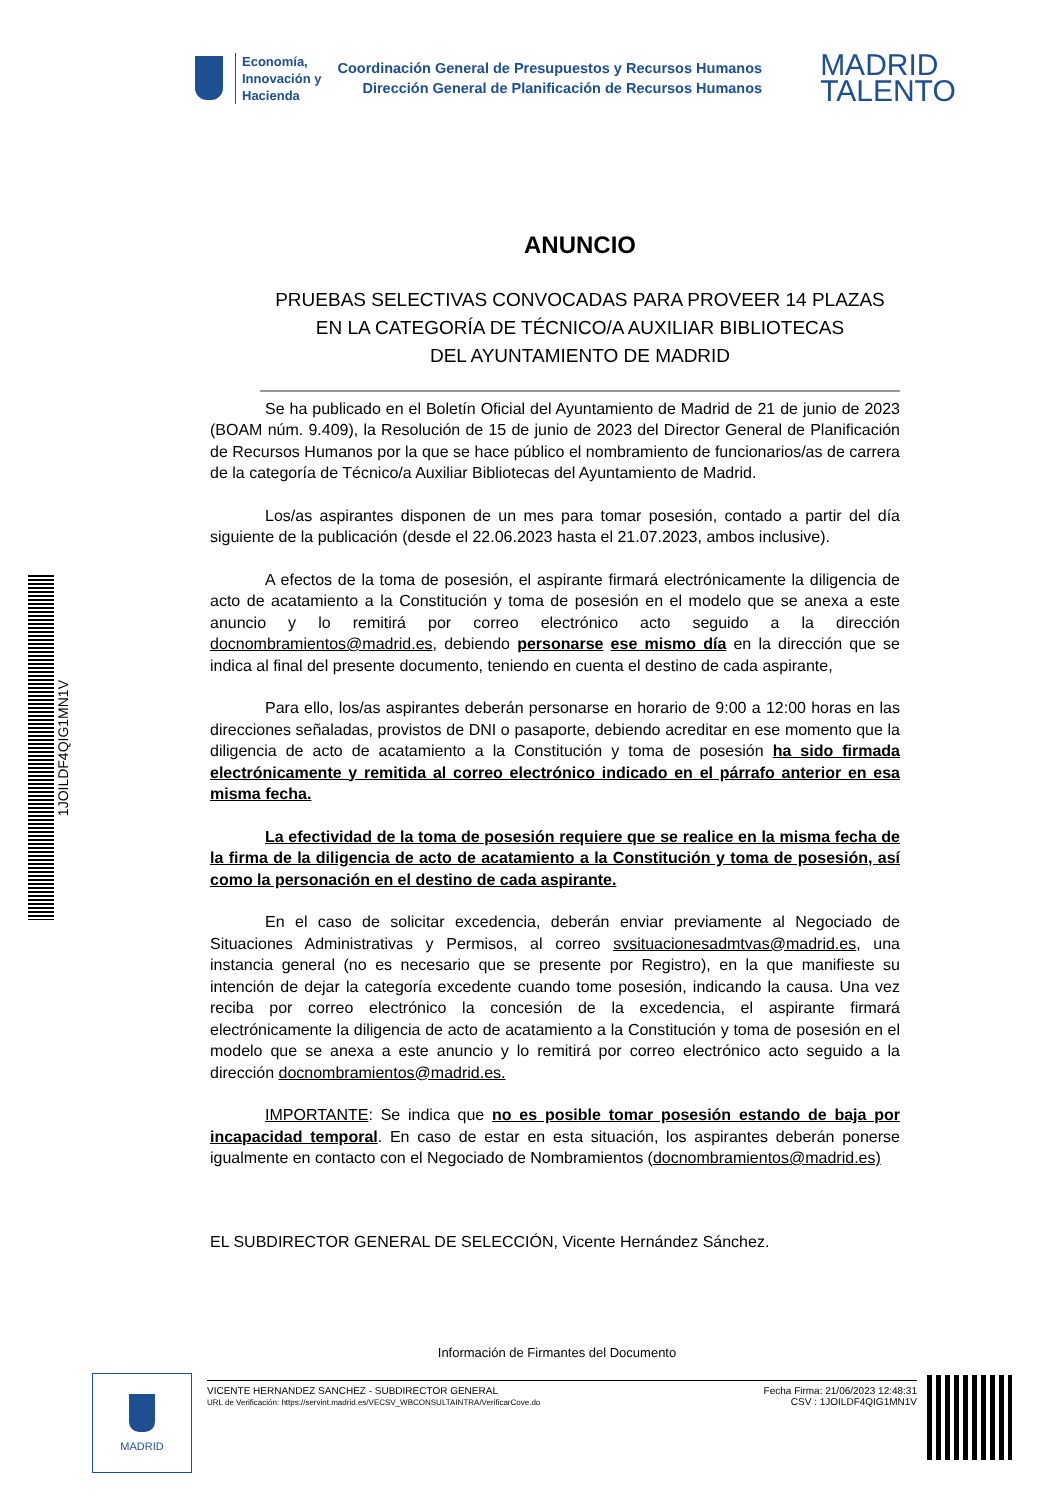Economía,
Innovación y
Hacienda
Coordinación General de Presupuestos y Recursos Humanos
Dirección General de Planificación de Recursos Humanos
MADRID
TALENTO
ANUNCIO
PRUEBAS SELECTIVAS CONVOCADAS PARA PROVEER 14 PLAZAS
EN LA CATEGORÍA DE TÉCNICO/A AUXILIAR BIBLIOTECAS
DEL AYUNTAMIENTO DE MADRID
Se ha publicado en el Boletín Oficial del Ayuntamiento de Madrid de 21 de junio de 2023 (BOAM núm. 9.409), la Resolución de 15 de junio de 2023 del Director General de Planificación de Recursos Humanos por la que se hace público el nombramiento de funcionarios/as de carrera de la categoría de Técnico/a Auxiliar Bibliotecas del Ayuntamiento de Madrid.
Los/as aspirantes disponen de un mes para tomar posesión, contado a partir del día siguiente de la publicación (desde el 22.06.2023 hasta el 21.07.2023, ambos inclusive).
A efectos de la toma de posesión, el aspirante firmará electrónicamente la diligencia de acto de acatamiento a la Constitución y toma de posesión en el modelo que se anexa a este anuncio y lo remitirá por correo electrónico acto seguido a la dirección docnombramientos@madrid.es, debiendo personarse ese mismo día en la dirección que se indica al final del presente documento, teniendo en cuenta el destino de cada aspirante,
Para ello, los/as aspirantes deberán personarse en horario de 9:00 a 12:00 horas en las direcciones señaladas, provistos de DNI o pasaporte, debiendo acreditar en ese momento que la diligencia de acto de acatamiento a la Constitución y toma de posesión ha sido firmada electrónicamente y remitida al correo electrónico indicado en el párrafo anterior en esa misma fecha.
La efectividad de la toma de posesión requiere que se realice en la misma fecha de la firma de la diligencia de acto de acatamiento a la Constitución y toma de posesión, así como la personación en el destino de cada aspirante.
En el caso de solicitar excedencia, deberán enviar previamente al Negociado de Situaciones Administrativas y Permisos, al correo svsituacionesadmtvas@madrid.es, una instancia general (no es necesario que se presente por Registro), en la que manifieste su intención de dejar la categoría excedente cuando tome posesión, indicando la causa. Una vez reciba por correo electrónico la concesión de la excedencia, el aspirante firmará electrónicamente la diligencia de acto de acatamiento a la Constitución y toma de posesión en el modelo que se anexa a este anuncio y lo remitirá por correo electrónico acto seguido a la dirección docnombramientos@madrid.es.
IMPORTANTE: Se indica que no es posible tomar posesión estando de baja por incapacidad temporal. En caso de estar en esta situación, los aspirantes deberán ponerse igualmente en contacto con el Negociado de Nombramientos (docnombramientos@madrid.es)
EL SUBDIRECTOR GENERAL DE SELECCIÓN, Vicente Hernández Sánchez.
1JOILDF4QIG1MN1V
Información de Firmantes del Documento
MADRID
VICENTE HERNANDEZ SANCHEZ - SUBDIRECTOR GENERAL
URL de Verificación: https://servint.madrid.es/VECSV_WBCONSULTAINTRA/VerificarCove.do
Fecha Firma: 21/06/2023 12:48:31
CSV : 1JOILDF4QIG1MN1V